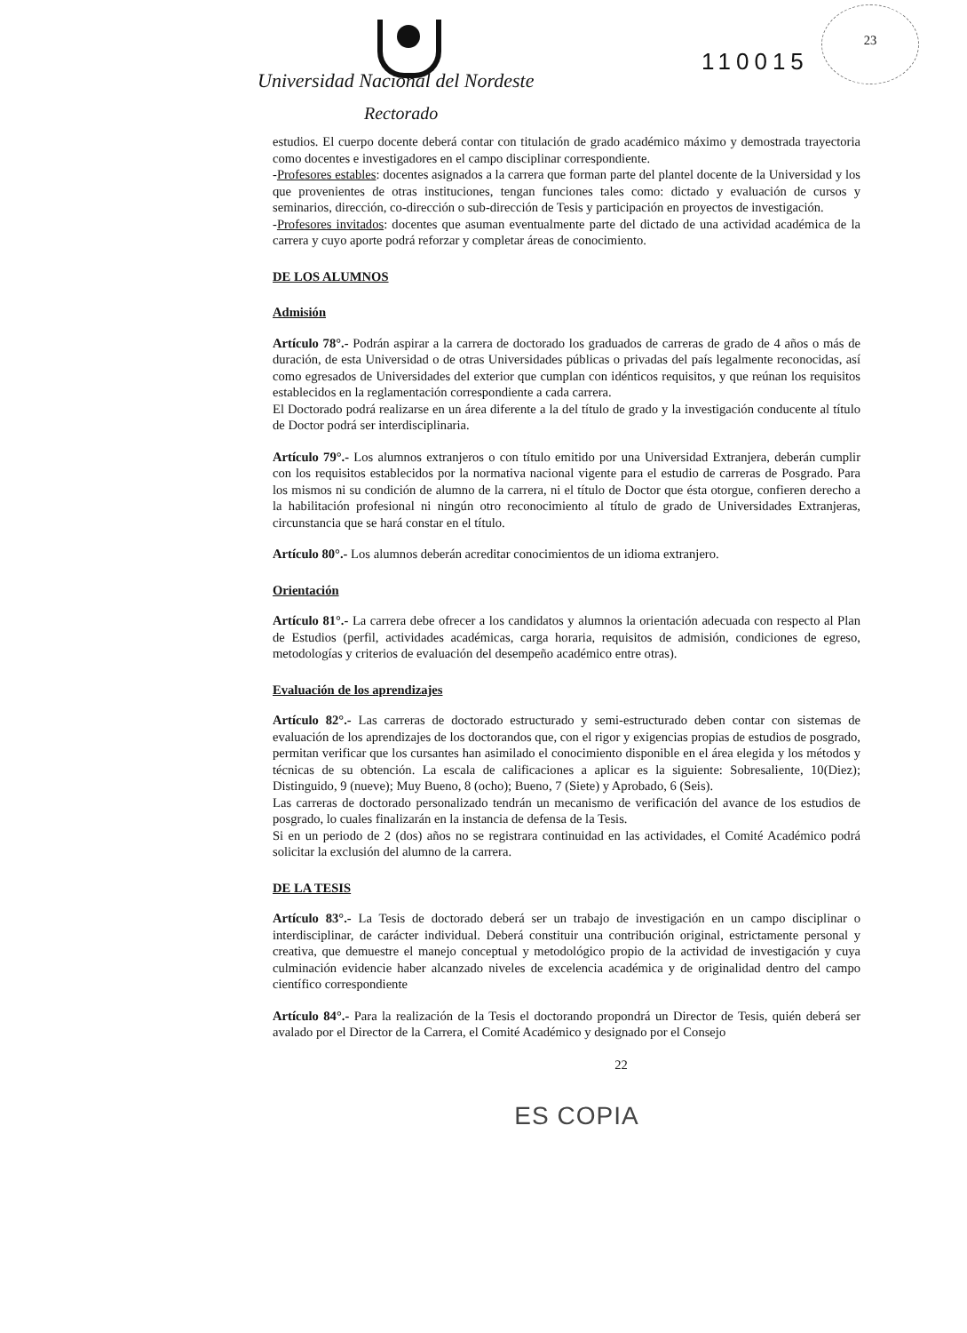Universidad Nacional del Nordeste
Rectorado
110015
23
estudios. El cuerpo docente deberá contar con titulación de grado académico máximo y demostrada trayectoria como docentes e investigadores en el campo disciplinar correspondiente.
-Profesores estables: docentes asignados a la carrera que forman parte del plantel docente de la Universidad y los que provenientes de otras instituciones, tengan funciones tales como: dictado y evaluación de cursos y seminarios, dirección, co-dirección o sub-dirección de Tesis y participación en proyectos de investigación.
-Profesores invitados: docentes que asuman eventualmente parte del dictado de una actividad académica de la carrera y cuyo aporte podrá reforzar y completar áreas de conocimiento.
DE LOS ALUMNOS
Admisión
Artículo 78°.- Podrán aspirar a la carrera de doctorado los graduados de carreras de grado de 4 años o más de duración, de esta Universidad o de otras Universidades públicas o privadas del país legalmente reconocidas, así como egresados de Universidades del exterior que cumplan con idénticos requisitos, y que reúnan los requisitos establecidos en la reglamentación correspondiente a cada carrera.
El Doctorado podrá realizarse en un área diferente a la del título de grado y la investigación conducente al título de Doctor podrá ser interdisciplinaria.
Artículo 79°.- Los alumnos extranjeros o con título emitido por una Universidad Extranjera, deberán cumplir con los requisitos establecidos por la normativa nacional vigente para el estudio de carreras de Posgrado. Para los mismos ni su condición de alumno de la carrera, ni el título de Doctor que ésta otorgue, confieren derecho a la habilitación profesional ni ningún otro reconocimiento al título de grado de Universidades Extranjeras, circunstancia que se hará constar en el título.
Artículo 80°.- Los alumnos deberán acreditar conocimientos de un idioma extranjero.
Orientación
Artículo 81°.- La carrera debe ofrecer a los candidatos y alumnos la orientación adecuada con respecto al Plan de Estudios (perfil, actividades académicas, carga horaria, requisitos de admisión, condiciones de egreso, metodologías y criterios de evaluación del desempeño académico entre otras).
Evaluación de los aprendizajes
Artículo 82°.- Las carreras de doctorado estructurado y semi-estructurado deben contar con sistemas de evaluación de los aprendizajes de los doctorandos que, con el rigor y exigencias propias de estudios de posgrado, permitan verificar que los cursantes han asimilado el conocimiento disponible en el área elegida y los métodos y técnicas de su obtención. La escala de calificaciones a aplicar es la siguiente: Sobresaliente, 10(Diez); Distinguido, 9 (nueve); Muy Bueno, 8 (ocho); Bueno, 7 (Siete) y Aprobado, 6 (Seis).
Las carreras de doctorado personalizado tendrán un mecanismo de verificación del avance de los estudios de posgrado, lo cuales finalizarán en la instancia de defensa de la Tesis.
Si en un periodo de 2 (dos) años no se registrara continuidad en las actividades, el Comité Académico podrá solicitar la exclusión del alumno de la carrera.
DE LA TESIS
Artículo 83°.- La Tesis de doctorado deberá ser un trabajo de investigación en un campo disciplinar o interdisciplinar, de carácter individual. Deberá constituir una contribución original, estrictamente personal y creativa, que demuestre el manejo conceptual y metodológico propio de la actividad de investigación y cuya culminación evidencie haber alcanzado niveles de excelencia académica y de originalidad dentro del campo científico correspondiente
Artículo 84°.- Para la realización de la Tesis el doctorando propondrá un Director de Tesis, quién deberá ser avalado por el Director de la Carrera, el Comité Académico y designado por el Consejo
22
ES COPIA